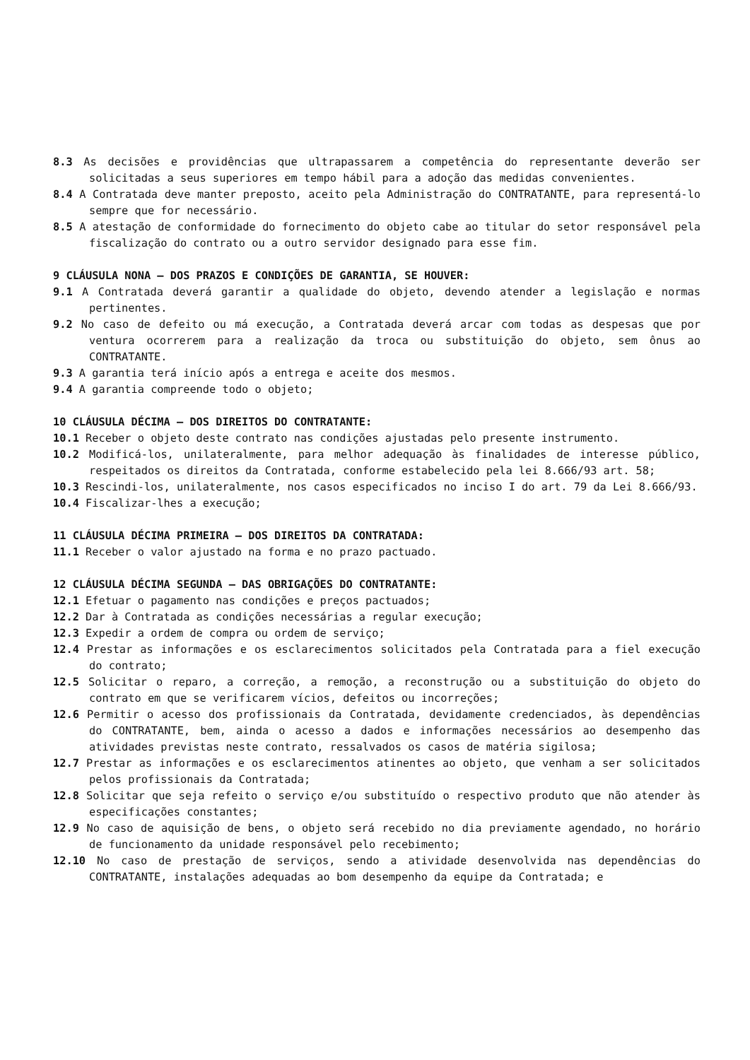8.3 As decisões e providências que ultrapassarem a competência do representante deverão ser solicitadas a seus superiores em tempo hábil para a adoção das medidas convenientes.
8.4 A Contratada deve manter preposto, aceito pela Administração do CONTRATANTE, para representá-lo sempre que for necessário.
8.5 A atestação de conformidade do fornecimento do objeto cabe ao titular do setor responsável pela fiscalização do contrato ou a outro servidor designado para esse fim.
9 CLÁUSULA NONA – DOS PRAZOS E CONDIÇÕES DE GARANTIA, SE HOUVER:
9.1 A Contratada deverá garantir a qualidade do objeto, devendo atender a legislação e normas pertinentes.
9.2 No caso de defeito ou má execução, a Contratada deverá arcar com todas as despesas que por ventura ocorrerem para a realização da troca ou substituição do objeto, sem ônus ao CONTRATANTE.
9.3 A garantia terá início após a entrega e aceite dos mesmos.
9.4 A garantia compreende todo o objeto;
10 CLÁUSULA DÉCIMA – DOS DIREITOS DO CONTRATANTE:
10.1 Receber o objeto deste contrato nas condições ajustadas pelo presente instrumento.
10.2 Modificá-los, unilateralmente, para melhor adequação às finalidades de interesse público, respeitados os direitos da Contratada, conforme estabelecido pela lei 8.666/93 art. 58;
10.3 Rescindi-los, unilateralmente, nos casos especificados no inciso I do art. 79 da Lei 8.666/93.
10.4 Fiscalizar-lhes a execução;
11 CLÁUSULA DÉCIMA PRIMEIRA – DOS DIREITOS DA CONTRATADA:
11.1 Receber o valor ajustado na forma e no prazo pactuado.
12 CLÁUSULA DÉCIMA SEGUNDA – DAS OBRIGAÇÕES DO CONTRATANTE:
12.1 Efetuar o pagamento nas condições e preços pactuados;
12.2 Dar à Contratada as condições necessárias a regular execução;
12.3 Expedir a ordem de compra ou ordem de serviço;
12.4 Prestar as informações e os esclarecimentos solicitados pela Contratada para a fiel execução do contrato;
12.5 Solicitar o reparo, a correção, a remoção, a reconstrução ou a substituição do objeto do contrato em que se verificarem vícios, defeitos ou incorreções;
12.6 Permitir o acesso dos profissionais da Contratada, devidamente credenciados, às dependências do CONTRATANTE, bem, ainda o acesso a dados e informações necessários ao desempenho das atividades previstas neste contrato, ressalvados os casos de matéria sigilosa;
12.7 Prestar as informações e os esclarecimentos atinentes ao objeto, que venham a ser solicitados pelos profissionais da Contratada;
12.8 Solicitar que seja refeito o serviço e/ou substituído o respectivo produto que não atender às especificações constantes;
12.9 No caso de aquisição de bens, o objeto será recebido no dia previamente agendado, no horário de funcionamento da unidade responsável pelo recebimento;
12.10 No caso de prestação de serviços, sendo a atividade desenvolvida nas dependências do CONTRATANTE, instalações adequadas ao bom desempenho da equipe da Contratada; e